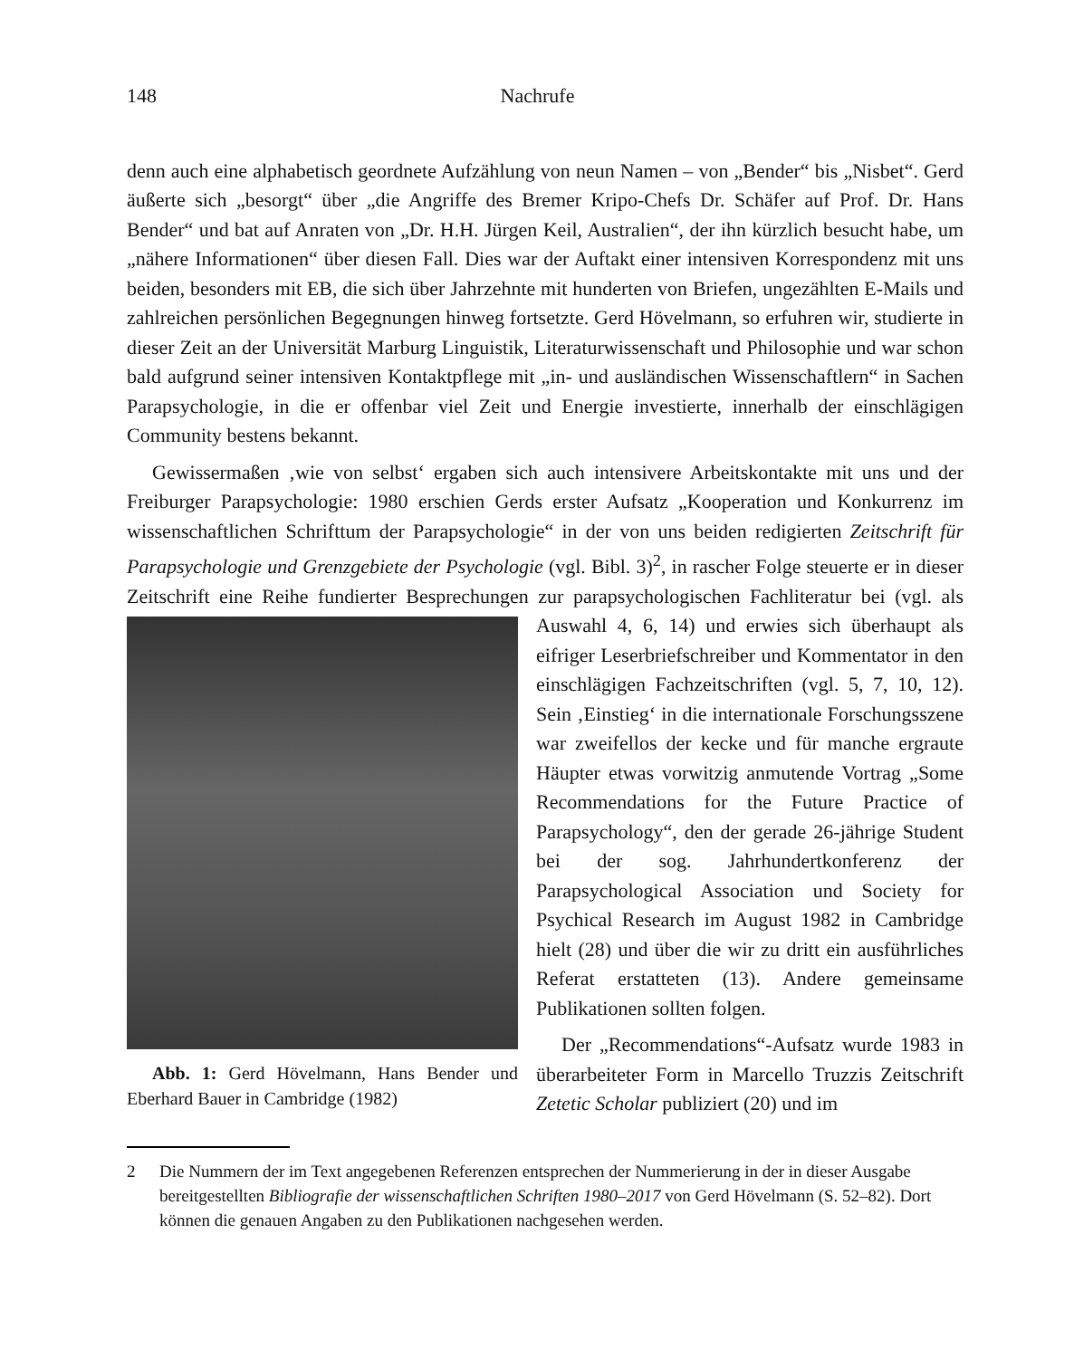148 Nachrufe
denn auch eine alphabetisch geordnete Aufzählung von neun Namen – von „Bender“ bis „Nisbet“. Gerd äußerte sich „besorgt“ über „die Angriffe des Bremer Kripo-Chefs Dr. Schäfer auf Prof. Dr. Hans Bender“ und bat auf Anraten von „Dr. H.H. Jürgen Keil, Australien“, der ihn kürzlich besucht habe, um „nähere Informationen“ über diesen Fall. Dies war der Auftakt einer intensiven Korrespondenz mit uns beiden, besonders mit EB, die sich über Jahrzehnte mit hunderten von Briefen, ungezählten E-Mails und zahlreichen persönlichen Begegnungen hinweg fortsetzte. Gerd Hövelmann, so erfuhren wir, studierte in dieser Zeit an der Universität Marburg Linguistik, Literaturwissenschaft und Philosophie und war schon bald aufgrund seiner intensiven Kontaktpflege mit „in- und ausländischen Wissenschaftlern“ in Sachen Parapsychologie, in die er offenbar viel Zeit und Energie investierte, innerhalb der einschlägigen Community bestens bekannt.
Gewissermaßen ‚wie von selbst‘ ergaben sich auch intensivere Arbeitskontakte mit uns und der Freiburger Parapsychologie: 1980 erschien Gerds erster Aufsatz „Kooperation und Konkurrenz im wissenschaftlichen Schrifttum der Parapsychologie“ in der von uns beiden redigierten Zeitschrift für Parapsychologie und Grenzgebiete der Psychologie (vgl. Bibl. 3)<sup>2</sup>, in rascher Folge steuerte er in dieser Zeitschrift eine Reihe fundierter Besprechungen zur parapsychologischen Fachliteratur bei (vgl. als Auswahl 4, 6, 14) und erwies sich überhaupt als Abb. 1: Gerd Hövelmann, Hans Bender und Eberhard Bauer in Cambridge (1982) eifriger Leserbriefschreiber und Kommentator in den einschlägigen Fachzeitschriften (vgl. 5, 7, 10, 12). Sein ‚Einstieg‘ in die internationale Forschungsszene war zweifellos der kecke und für manche ergraute Häupter etwas vorwitzig anmutende Vortrag „Some Recommendations for the Future Practice of Parapsychology“, den der gerade 26-jährige Student bei der sog. Jahrhundertkonferenz der Parapsychological Association und Society for Psychical Research im August 1982 in Cambridge hielt (28) und über die wir zu dritt ein ausführliches Referat erstatteten (13). Andere gemeinsame Publikationen sollten folgen.
Der „Recommendations“-Aufsatz wurde 1983 in überarbeiteter Form in Marcello Truzzis Zeitschrift Zetetic Scholar publiziert (20) und im
2 Die Nummern der im Text angegebenen Referenzen entsprechen der Nummerierung in der in dieser Ausgabe bereitgestellten Bibliografie der wissenschaftlichen Schriften 1980–2017 von Gerd Hövelmann (S. 52–82). Dort können die genauen Angaben zu den Publikationen nachgesehen werden.